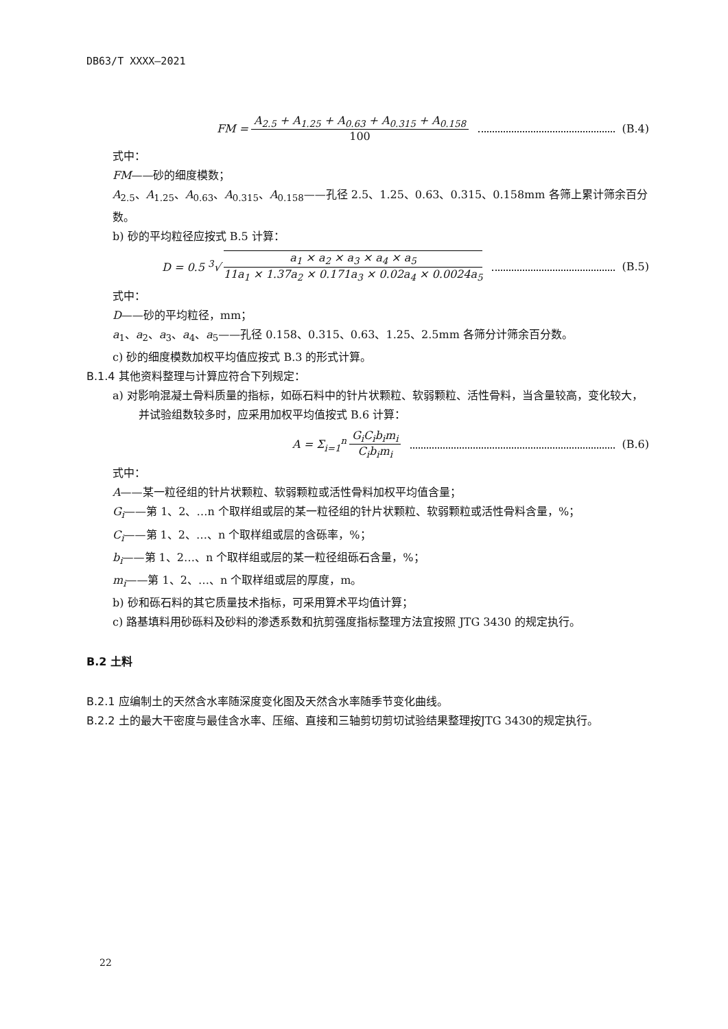DB63/T XXXX—2021
FM = A<sub>2.5</sub> + A<sub>1.25</sub> + A<sub>0.63</sub> + A<sub>0.315</sub> + A<sub>0.158</sub> 100 (B.4)
式中：
FM——砂的细度模数；
A<sub>2.5</sub>、A<sub>1.25</sub>、A<sub>0.63</sub>、A<sub>0.315</sub>、A<sub>0.158</sub>——孔径 2.5、1.25、0.63、0.315、0.158mm 各筛上累计筛余百分数。
b) 砂的平均粒径应按式 B.5 计算：
D = 0.5 <sup>3</sup>√ a<sub>1</sub> × a<sub>2</sub> × a<sub>3</sub> × a<sub>4</sub> × a<sub>5</sub> 11a<sub>1</sub> × 1.37a<sub>2</sub> × 0.171a<sub>3</sub> × 0.02a<sub>4</sub> × 0.0024a<sub>5</sub> (B.5)
式中：
D——砂的平均粒径，mm；
a<sub>1</sub>、a<sub>2</sub>、a<sub>3</sub>、a<sub>4</sub>、a<sub>5</sub>——孔径 0.158、0.315、0.63、1.25、2.5mm 各筛分计筛余百分数。
c) 砂的细度模数加权平均值应按式 B.3 的形式计算。
B.1.4 其他资料整理与计算应符合下列规定：
a) 对影响混凝土骨料质量的指标，如砾石料中的针片状颗粒、软弱颗粒、活性骨料，当含量较高，变化较大，并试验组数较多时，应采用加权平均值按式 B.6 计算：
A = Σ<sub>i=1</sub><sup>n</sup> G<sub>i</sub>C<sub>i</sub>b<sub>i</sub>m<sub>i</sub> C<sub>i</sub>b<sub>i</sub>m<sub>i</sub> (B.6)
式中：
A——某一粒径组的针片状颗粒、软弱颗粒或活性骨料加权平均值含量；
G<sub>i</sub>——第 1、2、…n 个取样组或层的某一粒径组的针片状颗粒、软弱颗粒或活性骨料含量，%；
C<sub>i</sub>——第 1、2、…、n 个取样组或层的含砾率，%；
b<sub>i</sub>——第 1、2…、n 个取样组或层的某一粒径组砾石含量，%；
m<sub>i</sub>——第 1、2、…、n 个取样组或层的厚度，m。
b) 砂和砾石料的其它质量技术指标，可采用算术平均值计算；
c) 路基填料用砂砾料及砂料的渗透系数和抗剪强度指标整理方法宜按照 JTG 3430 的规定执行。
B.2 土料
B.2.1 应编制土的天然含水率随深度变化图及天然含水率随季节变化曲线。
B.2.2 土的最大干密度与最佳含水率、压缩、直接和三轴剪切剪切试验结果整理按JTG 3430的规定执行。
22